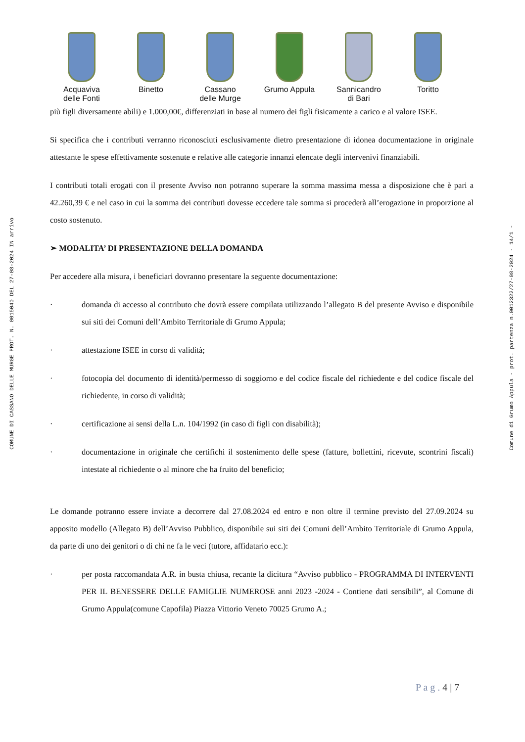COMUNE DI CASSANO DELLE MURGE PROT. N. 0015040 DEL 27-08-2024 IN arrivo
Comune di Grumo Appula - prot. partenza n.0012322/27-08-2024 - 14/1 -
Acquaviva
delle Fonti
Binetto Cassano
delle Murge
Grumo Appula Sannicandro
di Bari
Toritto
più figli diversamente abili) e 1.000,00€, differenziati in base al numero dei figli fisicamente a carico e al valore ISEE.
Si specifica che i contributi verranno riconosciuti esclusivamente dietro presentazione di idonea documentazione in originale attestante le spese effettivamente sostenute e relative alle categorie innanzi elencate degli intervenivi finanziabili.
I contributi totali erogati con il presente Avviso non potranno superare la somma massima messa a disposizione che è pari a 42.260,39 € e nel caso in cui la somma dei contributi dovesse eccedere tale somma si procederà all’erogazione in proporzione al costo sostenuto.
➢ MODALITA’ DI PRESENTAZIONE DELLA DOMANDA
Per accedere alla misura, i beneficiari dovranno presentare la seguente documentazione:
· domanda di accesso al contributo che dovrà essere compilata utilizzando l’allegato B del presente Avviso e disponibile sui siti dei Comuni dell’Ambito Territoriale di Grumo Appula;
· attestazione ISEE in corso di validità;
· fotocopia del documento di identità/permesso di soggiorno e del codice fiscale del richiedente e del codice fiscale del richiedente, in corso di validità;
· certificazione ai sensi della L.n. 104/1992 (in caso di figli con disabilità);
· documentazione in originale che certifichi il sostenimento delle spese (fatture, bollettini, ricevute, scontrini fiscali) intestate al richiedente o al minore che ha fruito del beneficio;
Le domande potranno essere inviate a decorrere dal 27.08.2024 ed entro e non oltre il termine previsto del 27.09.2024 su apposito modello (Allegato B) dell’Avviso Pubblico, disponibile sui siti dei Comuni dell’Ambito Territoriale di Grumo Appula, da parte di uno dei genitori o di chi ne fa le veci (tutore, affidatario ecc.):
· per posta raccomandata A.R. in busta chiusa, recante la dicitura “Avviso pubblico - PROGRAMMA DI INTERVENTI PER IL BENESSERE DELLE FAMIGLIE NUMEROSE anni 2023 -2024 - Contiene dati sensibili”, al Comune di Grumo Appula(comune Capofila) Piazza Vittorio Veneto 70025 Grumo A.;
P a g . 4 | 7